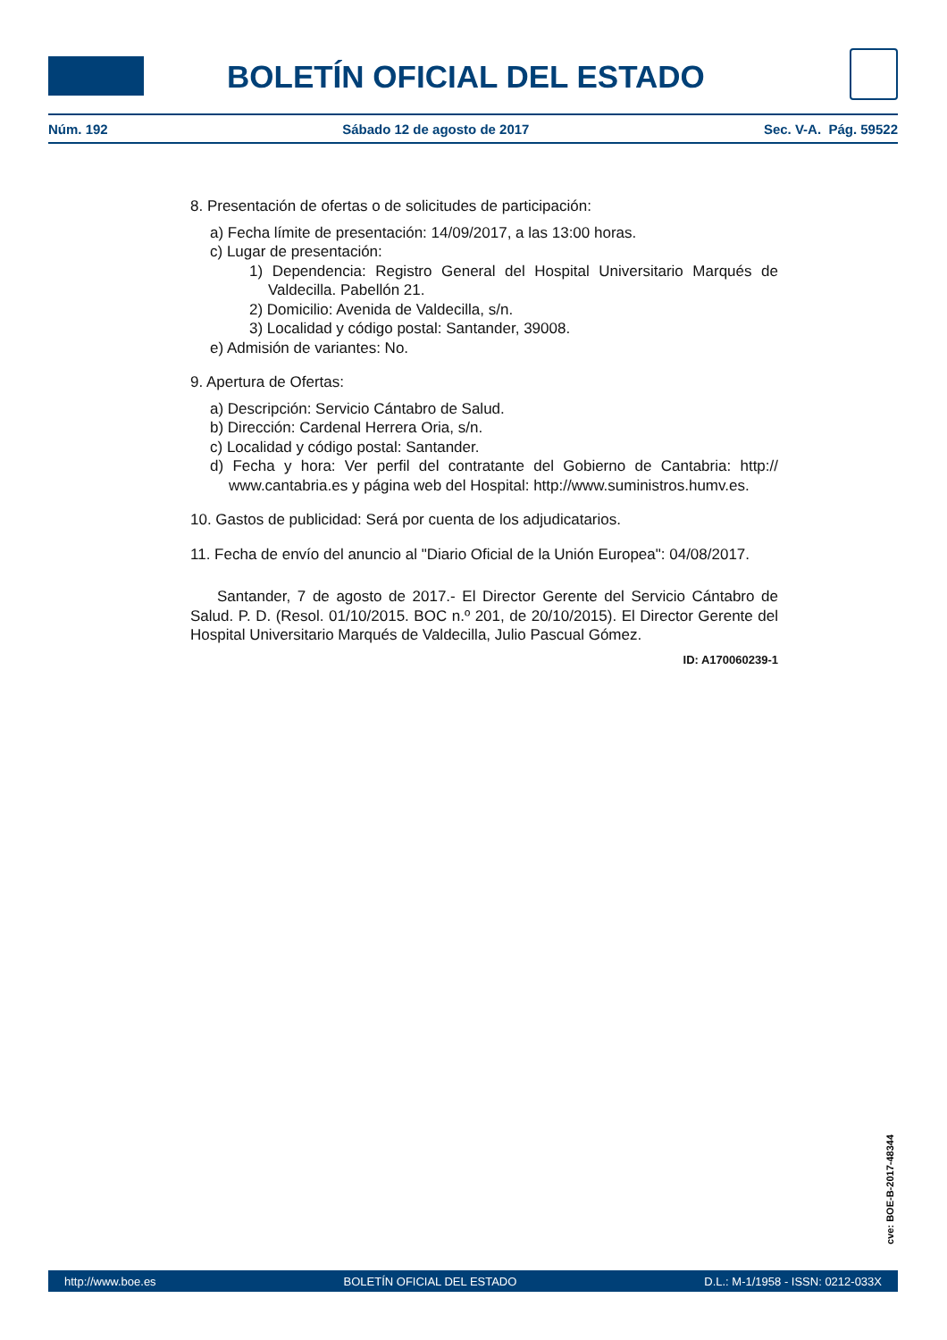BOLETÍN OFICIAL DEL ESTADO
Núm. 192 Sábado 12 de agosto de 2017 Sec. V-A. Pág. 59522
8. Presentación de ofertas o de solicitudes de participación:
a) Fecha límite de presentación: 14/09/2017, a las 13:00 horas.
c) Lugar de presentación:
1) Dependencia: Registro General del Hospital Universitario Marqués de Valdecilla. Pabellón 21.
2) Domicilio: Avenida de Valdecilla, s/n.
3) Localidad y código postal: Santander, 39008.
e) Admisión de variantes: No.
9. Apertura de Ofertas:
a) Descripción: Servicio Cántabro de Salud.
b) Dirección: Cardenal Herrera Oria, s/n.
c) Localidad y código postal: Santander.
d) Fecha y hora: Ver perfil del contratante del Gobierno de Cantabria: http:// www.cantabria.es y página web del Hospital: http://www.suministros.humv.es.
10. Gastos de publicidad: Será por cuenta de los adjudicatarios.
11. Fecha de envío del anuncio al "Diario Oficial de la Unión Europea": 04/08/2017.
Santander, 7 de agosto de 2017.- El Director Gerente del Servicio Cántabro de Salud. P. D. (Resol. 01/10/2015. BOC n.º 201, de 20/10/2015). El Director Gerente del Hospital Universitario Marqués de Valdecilla, Julio Pascual Gómez.
ID: A170060239-1
cve: BOE-B-2017-48344
http://www.boe.es BOLETÍN OFICIAL DEL ESTADO D.L.: M-1/1958 - ISSN: 0212-033X